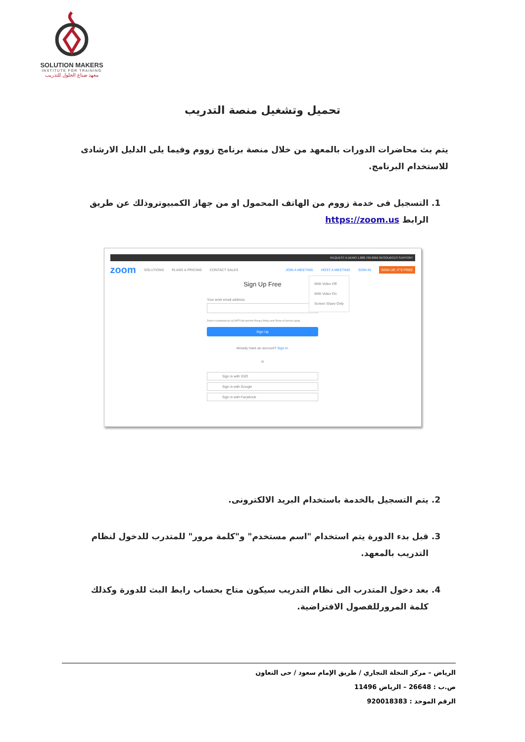SOLUTION MAKERS
INSTITUTE FOR TRAINING
معهد صناع الحلول للتدريب
تحميل وتشغيل منصة التدريب
يتم بث محاضرات الدورات بالمعهد من خلال منصة برنامج زووم وفيما يلى الدليل الارشادى للاستخدام البرنامج.
1. التسجيل فى خدمة زووم من الهاتف المحمول او من جهاز الكمبيوتروذلك عن طريق الرابط https://zoom.us
REQUEST A DEMO 1.888.799.9666 RESOURCES SUPPORT
zoom SOLUTIONS PLANS & PRICING CONTACT SALES JOIN A MEETING HOST A MEETING SIGN IN SIGN UP, IT'S FREE
With Video Off
With Video On
Screen Share Only
Sign Up Free
Your work email address
Zoom is protected by reCAPTCHA and the Privacy Policy and Terms of Service apply.
Sign Up
Already have an account? Sign in.
or
Sign in with SSO
Sign in with Google
Sign in with Facebook
2. يتم التسجيل بالخدمة باستخدام البريد الالكترونى.
3. قبل بدء الدورة يتم استخدام "اسم مستخدم" و"كلمة مرور" للمتدرب للدخول لنظام التدريب بالمعهد.
4. بعد دخول المتدرب الى نظام التدريب سيكون متاح بحساب رابط البث للدورة وكذلك كلمة المرورللفصول الافتراضية.
الرياض – مركز النخلة التجاري / طريق الإمام سعود / حى التعاون
ص.ب : 26648 – الرياض 11496
الرقم الموحد : 920018383